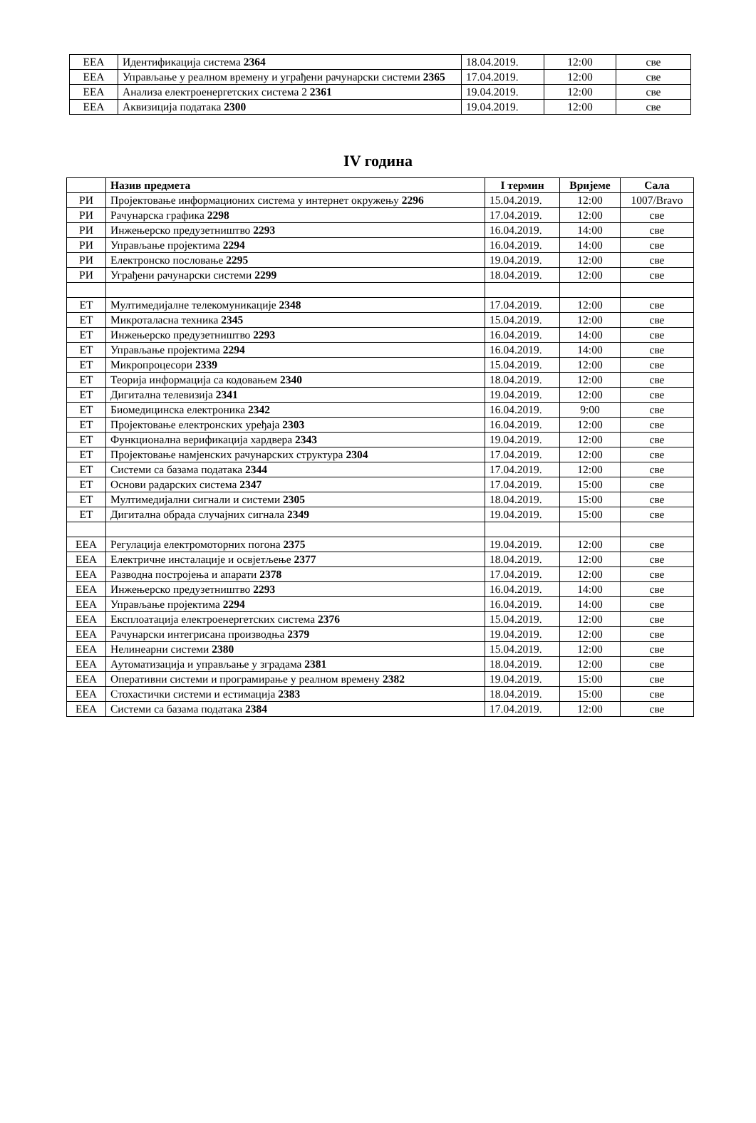| ЕЕА | Идентификација система 2364 | 18.04.2019. | 12:00 | све |
| ЕЕА | Управљање у реалном времену и уграђени рачунарски системи 2365 | 17.04.2019. | 12:00 | све |
| ЕЕА | Анализа електроенергетских система 2 2361 | 19.04.2019. | 12:00 | све |
| ЕЕА | Аквизиција података 2300 | 19.04.2019. | 12:00 | све |
IV година
| | Назив предмета | I термин | Вријеме | Сала |
| --- | --- | --- | --- | --- |
| РИ | Пројектовање информационих система у интернет окружењу 2296 | 15.04.2019. | 12:00 | 1007/Bravo |
| РИ | Рачунарска графика 2298 | 17.04.2019. | 12:00 | све |
| РИ | Инжењерско предузетништво 2293 | 16.04.2019. | 14:00 | све |
| РИ | Управљање пројектима 2294 | 16.04.2019. | 14:00 | све |
| РИ | Електронско пословање 2295 | 19.04.2019. | 12:00 | све |
| РИ | Уграђени рачунарски системи 2299 | 18.04.2019. | 12:00 | све |
| ЕТ | Мултимедијалне телекомуникације 2348 | 17.04.2019. | 12:00 | све |
| ЕТ | Микроталасна техника 2345 | 15.04.2019. | 12:00 | све |
| ЕТ | Инжењерско предузетништво 2293 | 16.04.2019. | 14:00 | све |
| ЕТ | Управљање пројектима 2294 | 16.04.2019. | 14:00 | све |
| ЕТ | Микропроцесори 2339 | 15.04.2019. | 12:00 | све |
| ЕТ | Теорија информација са кодовањем 2340 | 18.04.2019. | 12:00 | све |
| ЕТ | Дигитална телевизија 2341 | 19.04.2019. | 12:00 | све |
| ЕТ | Биомедицинска електроника 2342 | 16.04.2019. | 9:00 | све |
| ЕТ | Пројектовање електронских уређаја 2303 | 16.04.2019. | 12:00 | све |
| ЕТ | Функционална верификација хардвера 2343 | 19.04.2019. | 12:00 | све |
| ЕТ | Пројектовање намјенских рачунарских структура 2304 | 17.04.2019. | 12:00 | све |
| ЕТ | Системи са базама података 2344 | 17.04.2019. | 12:00 | све |
| ЕТ | Основи радарских система 2347 | 17.04.2019. | 15:00 | све |
| ЕТ | Мултимедијални сигнали и системи 2305 | 18.04.2019. | 15:00 | све |
| ЕТ | Дигитална обрада случајних сигнала 2349 | 19.04.2019. | 15:00 | све |
| ЕЕА | Регулација електромоторних погона 2375 | 19.04.2019. | 12:00 | све |
| ЕЕА | Електричне инсталације и освјетљење 2377 | 18.04.2019. | 12:00 | све |
| ЕЕА | Разводна постројења и апарати 2378 | 17.04.2019. | 12:00 | све |
| ЕЕА | Инжењерско предузетништво 2293 | 16.04.2019. | 14:00 | све |
| ЕЕА | Управљање пројектима 2294 | 16.04.2019. | 14:00 | све |
| ЕЕА | Експлоатација електроенергетских система 2376 | 15.04.2019. | 12:00 | све |
| ЕЕА | Рачунарски интегрисана производња 2379 | 19.04.2019. | 12:00 | све |
| ЕЕА | Нелинеарни системи 2380 | 15.04.2019. | 12:00 | све |
| ЕЕА | Аутоматизација и управљање у зградама 2381 | 18.04.2019. | 12:00 | све |
| ЕЕА | Оперативни системи и програмирање у реалном времену 2382 | 19.04.2019. | 15:00 | све |
| ЕЕА | Стохастички системи и естимација 2383 | 18.04.2019. | 15:00 | све |
| ЕЕА | Системи са базама података 2384 | 17.04.2019. | 12:00 | све |